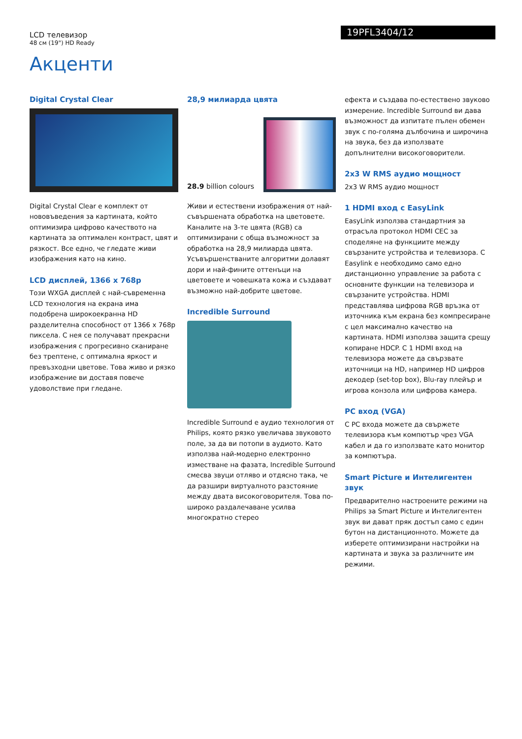LCD телевизор
48 см (19") HD Ready
19PFL3404/12
Акценти
Digital Crystal Clear
Digital Crystal Clear е комплект от нововъведения за картината, който оптимизира цифрово качеството на картината за оптимален контраст, цвят и рязкост. Все едно, че гледате живи изображения като на кино.
LCD дисплей, 1366 x 768p
Този WXGA дисплей с най-съвременна LCD технология на екрана има подобрена широкоекранна HD разделителна способност от 1366 x 768p пиксела. С нея се получават прекрасни изображения с прогресивно сканиране без трептене, с оптимална яркост и превъзходни цветове. Това живо и рязко изображение ви доставя повече удоволствие при гледане.
28,9 милиарда цвята
28.9 billion colours
Живи и естествени изображения от най-съвършената обработка на цветовете. Каналите на 3-те цвята (RGB) са оптимизирани с обща възможност за обработка на 28,9 милиарда цвята. Усъвършенстваните алгоритми долавят дори и най-фините оттенъци на цветовете и човешката кожа и създават възможно най-добрите цветове.
Incredible Surround
Incredible Surround е аудио технология от Philips, която рязко увеличава звуковото поле, за да ви потопи в аудиото. Като използва най-модерно електронно изместване на фазата, Incredible Surround смесва звуци отляво и отдясно така, че да разшири виртуалното разстояние между двата високоговорителя. Това по-широко раздалечаване усилва многократно стерео
ефекта и създава по-естествено звуково измерение. Incredible Surround ви дава възможност да изпитате пълен обемен звук с по-голяма дълбочина и широчина на звука, без да използвате допълнителни високоговорители.
2x3 W RMS аудио мощност
2x3 W RMS аудио мощност
1 HDMI вход с EasyLink
EasyLink използва стандартния за отрасъла протокол HDMI CEC за споделяне на функциите между свързаните устройства и телевизора. С Easylink е необходимо само едно дистанционно управление за работа с основните функции на телевизора и свързаните устройства. HDMI представлява цифрова RGB връзка от източника към екрана без компресиране с цел максимално качество на картината. HDMI използва защита срещу копиране HDCP. С 1 HDMI вход на телевизора можете да свързвате източници на HD, например HD цифров декодер (set-top box), Blu-ray плейър и игрова конзола или цифрова камера.
PC вход (VGA)
С PC входа можете да свържете телевизора към компютър чрез VGA кабел и да го използвате като монитор за компютъра.
Smart Picture и Интелигентен звук
Предварително настроените режими на Philips за Smart Picture и Интелигентен звук ви дават пряк достъп само с един бутон на дистанционното. Можете да изберете оптимизирани настройки на картината и звука за различните им режими.